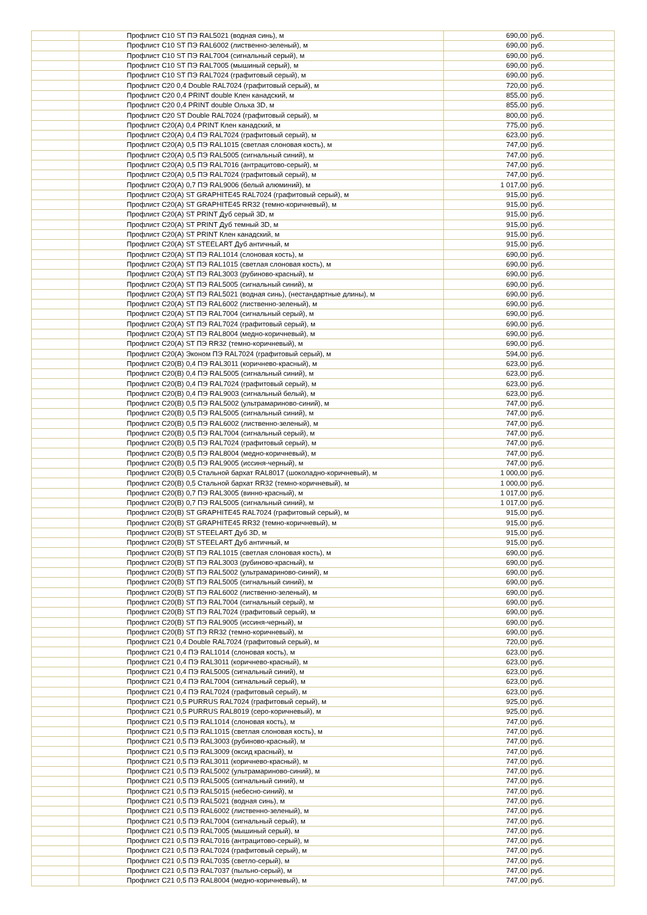| | | Профлист С10 ST ПЭ RAL5021 (водная синь), м | 690,00 | руб. |
| | | Профлист С10 ST ПЭ RAL6002 (лиственно-зеленый), м | 690,00 | руб. |
| | | Профлист С10 ST ПЭ RAL7004 (сигнальный серый), м | 690,00 | руб. |
| | | Профлист С10 ST ПЭ RAL7005 (мышиный серый), м | 690,00 | руб. |
| | | Профлист С10 ST ПЭ RAL7024 (графитовый серый), м | 690,00 | руб. |
| | | Профлист С20 0,4 Double RAL7024 (графитовый серый), м | 720,00 | руб. |
| | | Профлист С20 0,4 PRINT double Клен канадский, м | 855,00 | руб. |
| | | Профлист С20 0,4 PRINT double Ольха 3D, м | 855,00 | руб. |
| | | Профлист С20 ST Double RAL7024 (графитовый серый), м | 800,00 | руб. |
| | | Профлист С20(А) 0,4 PRINT Клен канадский, м | 775,00 | руб. |
| | | Профлист С20(А) 0,4 ПЭ RAL7024 (графитовый серый), м | 623,00 | руб. |
| | | Профлист С20(А) 0,5 ПЭ RAL1015 (светлая слоновая кость), м | 747,00 | руб. |
| | | Профлист С20(А) 0,5 ПЭ RAL5005 (сигнальный синий), м | 747,00 | руб. |
| | | Профлист С20(А) 0,5 ПЭ RAL7016 (антрацитово-серый), м | 747,00 | руб. |
| | | Профлист С20(А) 0,5 ПЭ RAL7024 (графитовый серый), м | 747,00 | руб. |
| | | Профлист С20(А) 0,7 ПЭ RAL9006 (белый алюминий), м | 1 017,00 | руб. |
| | | Профлист С20(А) ST GRAPHITE45 RAL7024 (графитовый серый), м | 915,00 | руб. |
| | | Профлист С20(А) ST GRAPHITE45 RR32 (темно-коричневый), м | 915,00 | руб. |
| | | Профлист С20(А) ST PRINT Дуб серый 3D, м | 915,00 | руб. |
| | | Профлист С20(А) ST PRINT Дуб темный 3D, м | 915,00 | руб. |
| | | Профлист С20(А) ST PRINT Клен канадский, м | 915,00 | руб. |
| | | Профлист С20(А) ST STEELART Дуб античный, м | 915,00 | руб. |
| | | Профлист С20(А) ST ПЭ RAL1014 (слоновая кость), м | 690,00 | руб. |
| | | Профлист С20(А) ST ПЭ RAL1015 (светлая слоновая кость), м | 690,00 | руб. |
| | | Профлист С20(А) ST ПЭ RAL3003 (рубиново-красный), м | 690,00 | руб. |
| | | Профлист С20(А) ST ПЭ RAL5005 (сигнальный синий), м | 690,00 | руб. |
| | | Профлист С20(А) ST ПЭ RAL5021 (водная синь), (нестандартные длины), м | 690,00 | руб. |
| | | Профлист С20(А) ST ПЭ RAL6002 (лиственно-зеленый), м | 690,00 | руб. |
| | | Профлист С20(А) ST ПЭ RAL7004 (сигнальный серый), м | 690,00 | руб. |
| | | Профлист С20(А) ST ПЭ RAL7024 (графитовый серый), м | 690,00 | руб. |
| | | Профлист С20(А) ST ПЭ RAL8004 (медно-коричневый), м | 690,00 | руб. |
| | | Профлист С20(А) ST ПЭ RR32 (темно-коричневый), м | 690,00 | руб. |
| | | Профлист С20(А) Эконом ПЭ RAL7024 (графитовый серый), м | 594,00 | руб. |
| | | Профлист С20(В) 0,4 ПЭ RAL3011 (коричнево-красный), м | 623,00 | руб. |
| | | Профлист С20(В) 0,4 ПЭ RAL5005 (сигнальный синий), м | 623,00 | руб. |
| | | Профлист С20(В) 0,4 ПЭ RAL7024 (графитовый серый), м | 623,00 | руб. |
| | | Профлист С20(В) 0,4 ПЭ RAL9003 (сигнальный белый), м | 623,00 | руб. |
| | | Профлист С20(В) 0,5 ПЭ RAL5002 (ультрамариново-синий), м | 747,00 | руб. |
| | | Профлист С20(В) 0,5 ПЭ RAL5005 (сигнальный синий), м | 747,00 | руб. |
| | | Профлист С20(В) 0,5 ПЭ RAL6002 (лиственно-зеленый), м | 747,00 | руб. |
| | | Профлист С20(В) 0,5 ПЭ RAL7004 (сигнальный серый), м | 747,00 | руб. |
| | | Профлист С20(В) 0,5 ПЭ RAL7024 (графитовый серый), м | 747,00 | руб. |
| | | Профлист С20(В) 0,5 ПЭ RAL8004 (медно-коричневый), м | 747,00 | руб. |
| | | Профлист С20(В) 0,5 ПЭ RAL9005 (иссиня-черный), м | 747,00 | руб. |
| | | Профлист С20(В) 0,5 Стальной бархат RAL8017 (шоколадно-коричневый), м | 1 000,00 | руб. |
| | | Профлист С20(В) 0,5 Стальной бархат RR32 (темно-коричневый), м | 1 000,00 | руб. |
| | | Профлист С20(В) 0,7 ПЭ RAL3005 (винно-красный), м | 1 017,00 | руб. |
| | | Профлист С20(В) 0,7 ПЭ RAL5005 (сигнальный синий), м | 1 017,00 | руб. |
| | | Профлист С20(В) ST GRAPHITE45 RAL7024 (графитовый серый), м | 915,00 | руб. |
| | | Профлист С20(В) ST GRAPHITE45 RR32 (темно-коричневый), м | 915,00 | руб. |
| | | Профлист С20(В) ST STEELART Дуб 3D, м | 915,00 | руб. |
| | | Профлист С20(В) ST STEELART Дуб античный, м | 915,00 | руб. |
| | | Профлист С20(В) ST ПЭ RAL1015 (светлая слоновая кость), м | 690,00 | руб. |
| | | Профлист С20(В) ST ПЭ RAL3003 (рубиново-красный), м | 690,00 | руб. |
| | | Профлист С20(В) ST ПЭ RAL5002 (ультрамариново-синий), м | 690,00 | руб. |
| | | Профлист С20(В) ST ПЭ RAL5005 (сигнальный синий), м | 690,00 | руб. |
| | | Профлист С20(В) ST ПЭ RAL6002 (лиственно-зеленый), м | 690,00 | руб. |
| | | Профлист С20(В) ST ПЭ RAL7004 (сигнальный серый), м | 690,00 | руб. |
| | | Профлист С20(В) ST ПЭ RAL7024 (графитовый серый), м | 690,00 | руб. |
| | | Профлист С20(В) ST ПЭ RAL9005 (иссиня-черный), м | 690,00 | руб. |
| | | Профлист С20(В) ST ПЭ RR32 (темно-коричневый), м | 690,00 | руб. |
| | | Профлист С21 0,4 Double RAL7024 (графитовый серый), м | 720,00 | руб. |
| | | Профлист С21 0,4 ПЭ RAL1014 (слоновая кость), м | 623,00 | руб. |
| | | Профлист С21 0,4 ПЭ RAL3011 (коричнево-красный), м | 623,00 | руб. |
| | | Профлист С21 0,4 ПЭ RAL5005 (сигнальный синий), м | 623,00 | руб. |
| | | Профлист С21 0,4 ПЭ RAL7004 (сигнальный серый), м | 623,00 | руб. |
| | | Профлист С21 0,4 ПЭ RAL7024 (графитовый серый), м | 623,00 | руб. |
| | | Профлист С21 0,5 PURRUS RAL7024 (графитовый серый), м | 925,00 | руб. |
| | | Профлист С21 0,5 PURRUS RAL8019 (серо-коричневый), м | 925,00 | руб. |
| | | Профлист С21 0,5 ПЭ RAL1014 (слоновая кость), м | 747,00 | руб. |
| | | Профлист С21 0,5 ПЭ RAL1015 (светлая слоновая кость), м | 747,00 | руб. |
| | | Профлист С21 0,5 ПЭ RAL3003 (рубиново-красный), м | 747,00 | руб. |
| | | Профлист С21 0,5 ПЭ RAL3009 (оксид красный), м | 747,00 | руб. |
| | | Профлист С21 0,5 ПЭ RAL3011 (коричнево-красный), м | 747,00 | руб. |
| | | Профлист С21 0,5 ПЭ RAL5002 (ультрамариново-синий), м | 747,00 | руб. |
| | | Профлист С21 0,5 ПЭ RAL5005 (сигнальный синий), м | 747,00 | руб. |
| | | Профлист С21 0,5 ПЭ RAL5015 (небесно-синий), м | 747,00 | руб. |
| | | Профлист С21 0,5 ПЭ RAL5021 (водная синь), м | 747,00 | руб. |
| | | Профлист С21 0,5 ПЭ RAL6002 (лиственно-зеленый), м | 747,00 | руб. |
| | | Профлист С21 0,5 ПЭ RAL7004 (сигнальный серый), м | 747,00 | руб. |
| | | Профлист С21 0,5 ПЭ RAL7005 (мышиный серый), м | 747,00 | руб. |
| | | Профлист С21 0,5 ПЭ RAL7016 (антрацитово-серый), м | 747,00 | руб. |
| | | Профлист С21 0,5 ПЭ RAL7024 (графитовый серый), м | 747,00 | руб. |
| | | Профлист С21 0,5 ПЭ RAL7035 (светло-серый), м | 747,00 | руб. |
| | | Профлист С21 0,5 ПЭ RAL7037 (пыльно-серый), м | 747,00 | руб. |
| | | Профлист С21 0,5 ПЭ RAL8004 (медно-коричневый), м | 747,00 | руб. |